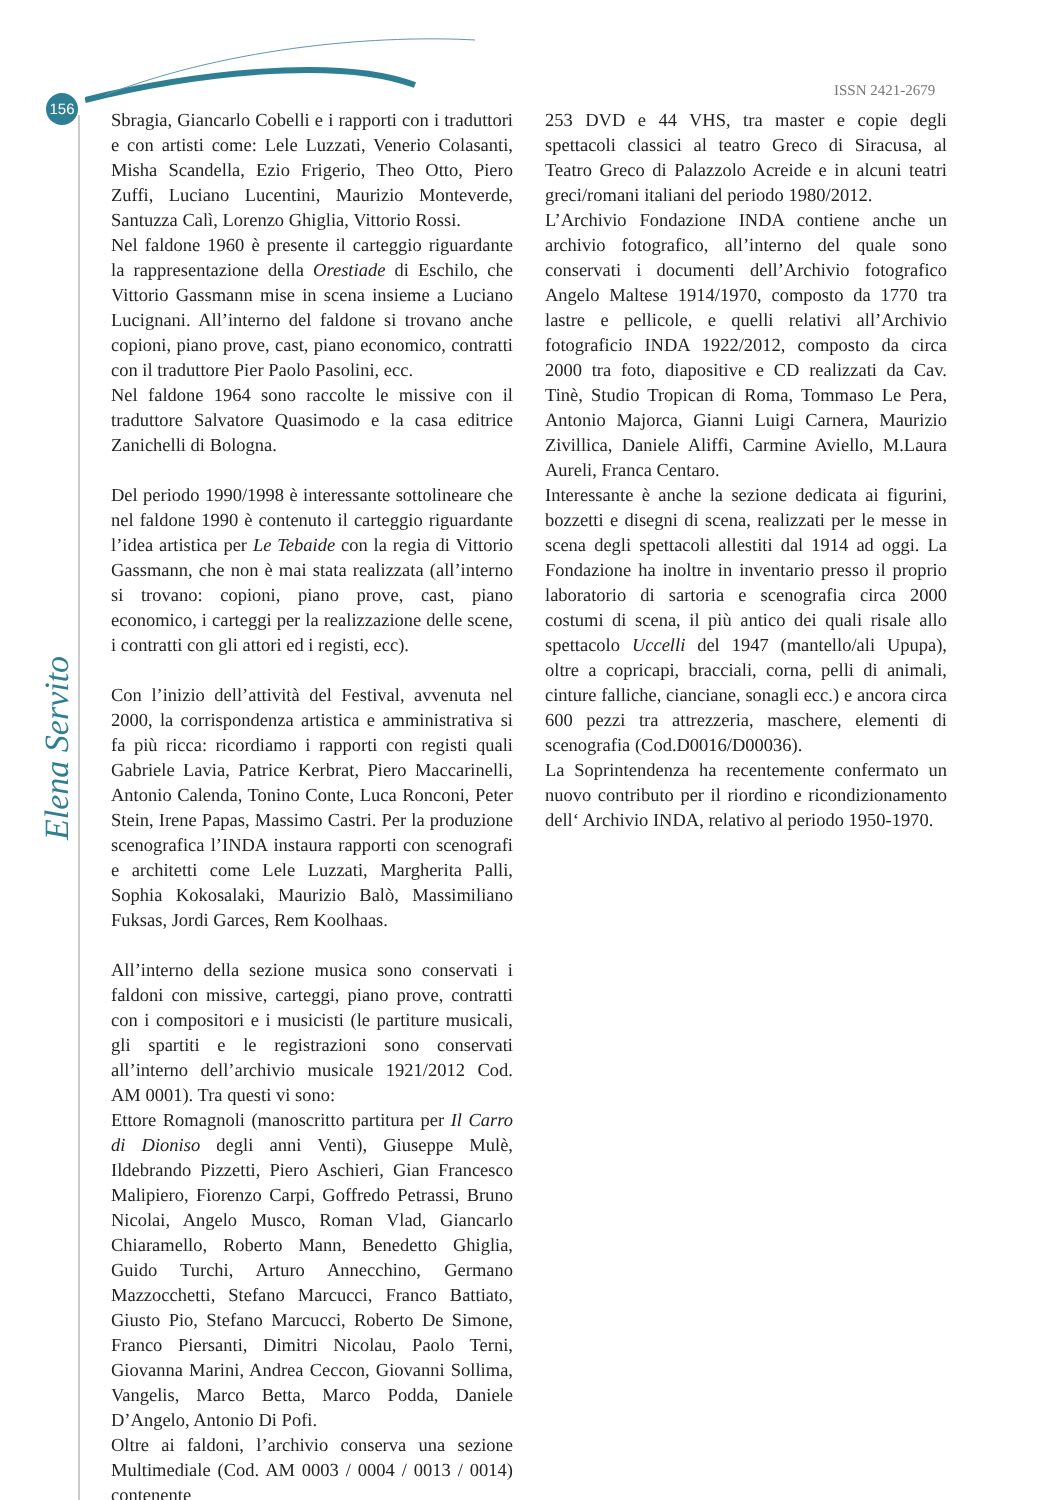156
ISSN 2421-2679
Elena Servito
Sbragia, Giancarlo Cobelli e i rapporti con i traduttori e con artisti come: Lele Luzzati, Venerio Colasanti, Misha Scandella, Ezio Frigerio, Theo Otto, Piero Zuffi, Luciano Lucentini, Maurizio Monteverde, Santuzza Calì, Lorenzo Ghiglia, Vittorio Rossi.
Nel faldone 1960 è presente il carteggio riguardante la rappresentazione della Orestiade di Eschilo, che Vittorio Gassmann mise in scena insieme a Luciano Lucignani. All’interno del faldone si trovano anche copioni, piano prove, cast, piano economico, contratti con il traduttore Pier Paolo Pasolini, ecc.
Nel faldone 1964 sono raccolte le missive con il traduttore Salvatore Quasimodo e la casa editrice Zanichelli di Bologna.
Del periodo 1990/1998 è interessante sottolineare che nel faldone 1990 è contenuto il carteggio riguardante l’idea artistica per Le Tebaide con la regia di Vittorio Gassmann, che non è mai stata realizzata (all’interno si trovano: copioni, piano prove, cast, piano economico, i carteggi per la realizzazione delle scene, i contratti con gli attori ed i registi, ecc).
Con l’inizio dell’attività del Festival, avvenuta nel 2000, la corrispondenza artistica e amministrativa si fa più ricca: ricordiamo i rapporti con registi quali Gabriele Lavia, Patrice Kerbrat, Piero Maccarinelli, Antonio Calenda, Tonino Conte, Luca Ronconi, Peter Stein, Irene Papas, Massimo Castri. Per la produzione scenografica l’INDA instaura rapporti con scenografi e architetti come Lele Luzzati, Margherita Palli, Sophia Kokosalaki, Maurizio Balò, Massimiliano Fuksas, Jordi Garces, Rem Koolhaas.
All’interno della sezione musica sono conservati i faldoni con missive, carteggi, piano prove, contratti con i compositori e i musicisti (le partiture musicali, gli spartiti e le registrazioni sono conservati all’interno dell’archivio musicale 1921/2012 Cod. AM 0001). Tra questi vi sono:
Ettore Romagnoli (manoscritto partitura per Il Carro di Dioniso degli anni Venti), Giuseppe Mulè, Ildebrando Pizzetti, Piero Aschieri, Gian Francesco Malipiero, Fiorenzo Carpi, Goffredo Petrassi, Bruno Nicolai, Angelo Musco, Roman Vlad, Giancarlo Chiaramello, Roberto Mann, Benedetto Ghiglia, Guido Turchi, Arturo Annecchino, Germano Mazzocchetti, Stefano Marcucci, Franco Battiato, Giusto Pio, Stefano Marcucci, Roberto De Simone, Franco Piersanti, Dimitri Nicolau, Paolo Terni, Giovanna Marini, Andrea Ceccon, Giovanni Sollima, Vangelis, Marco Betta, Marco Podda, Daniele D’Angelo, Antonio Di Pofi.
Oltre ai faldoni, l’archivio conserva una sezione Multimediale (Cod. AM 0003 / 0004 / 0013 / 0014) contenente
253 DVD e 44 VHS, tra master e copie degli spettacoli classici al teatro Greco di Siracusa, al Teatro Greco di Palazzolo Acreide e in alcuni teatri greci/romani italiani del periodo 1980/2012.
L’Archivio Fondazione INDA contiene anche un archivio fotografico, all’interno del quale sono conservati i documenti dell’Archivio fotografico Angelo Maltese 1914/1970, composto da 1770 tra lastre e pellicole, e quelli relativi all’Archivio fotograficio INDA 1922/2012, composto da circa 2000 tra foto, diapositive e CD realizzati da Cav. Tinè, Studio Tropican di Roma, Tommaso Le Pera, Antonio Majorca, Gianni Luigi Carnera, Maurizio Zivillica, Daniele Aliffi, Carmine Aviello, M.Laura Aureli, Franca Centaro.
Interessante è anche la sezione dedicata ai figurini, bozzetti e disegni di scena, realizzati per le messe in scena degli spettacoli allestiti dal 1914 ad oggi. La Fondazione ha inoltre in inventario presso il proprio laboratorio di sartoria e scenografia circa 2000 costumi di scena, il più antico dei quali risale allo spettacolo Uccelli del 1947 (mantello/ali Upupa), oltre a copricapi, bracciali, corna, pelli di animali, cinture falliche, cianciane, sonagli ecc.) e ancora circa 600 pezzi tra attrezzeria, maschere, elementi di scenografia (Cod.D0016/D00036).
La Soprintendenza ha recentemente confermato un nuovo contributo per il riordino e ricondizionamento dell‘ Archivio INDA, relativo al periodo 1950-1970.